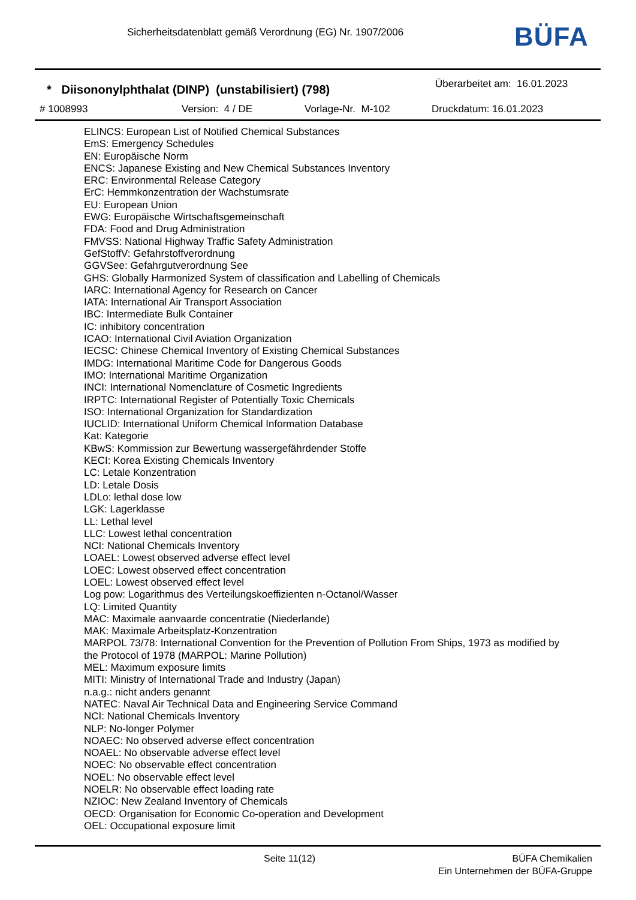Sicherheitsdatenblatt gemäß Verordnung (EG) Nr. 1907/2006
BÜFA
* Diisononylphthalat (DINP) (unstabilisiert) (798)
Überarbeitet am: 16.01.2023
# 1008993 Version: 4 / DE Vorlage-Nr. M-102 Druckdatum: 16.01.2023
ELINCS: European List of Notified Chemical Substances
EmS: Emergency Schedules
EN: Europäische Norm
ENCS: Japanese Existing and New Chemical Substances Inventory
ERC: Environmental Release Category
ErC: Hemmkonzentration der Wachstumsrate
EU: European Union
EWG: Europäische Wirtschaftsgemeinschaft
FDA: Food and Drug Administration
FMVSS: National Highway Traffic Safety Administration
GefStoffV: Gefahrstoffverordnung
GGVSee: Gefahrgutverordnung See
GHS: Globally Harmonized System of classification and Labelling of Chemicals
IARC: International Agency for Research on Cancer
IATA: International Air Transport Association
IBC: Intermediate Bulk Container
IC: inhibitory concentration
ICAO: International Civil Aviation Organization
IECSC: Chinese Chemical Inventory of Existing Chemical Substances
IMDG: International Maritime Code for Dangerous Goods
IMO: International Maritime Organization
INCI: International Nomenclature of Cosmetic Ingredients
IRPTC: International Register of Potentially Toxic Chemicals
ISO: International Organization for Standardization
IUCLID: International Uniform Chemical Information Database
Kat: Kategorie
KBwS: Kommission zur Bewertung wassergefährdender Stoffe
KECI: Korea Existing Chemicals Inventory
LC: Letale Konzentration
LD: Letale Dosis
LDLo: lethal dose low
LGK: Lagerklasse
LL: Lethal level
LLC: Lowest lethal concentration
NCI: National Chemicals Inventory
LOAEL: Lowest observed adverse effect level
LOEC: Lowest observed effect concentration
LOEL: Lowest observed effect level
Log pow: Logarithmus des Verteilungskoeffizienten n-Octanol/Wasser
LQ: Limited Quantity
MAC: Maximale aanvaarde concentratie (Niederlande)
MAK: Maximale Arbeitsplatz-Konzentration
MARPOL 73/78: International Convention for the Prevention of Pollution From Ships, 1973 as modified by the Protocol of 1978 (MARPOL: Marine Pollution)
MEL: Maximum exposure limits
MITI: Ministry of International Trade and Industry (Japan)
n.a.g.: nicht anders genannt
NATEC: Naval Air Technical Data and Engineering Service Command
NCI: National Chemicals Inventory
NLP: No-longer Polymer
NOAEC: No observed adverse effect concentration
NOAEL: No observable adverse effect level
NOEC: No observable effect concentration
NOEL: No observable effect level
NOELR: No observable effect loading rate
NZIOC: New Zealand Inventory of Chemicals
OECD: Organisation for Economic Co-operation and Development
OEL: Occupational exposure limit
Seite 11(12)
BÜFA Chemikalien
Ein Unternehmen der BÜFA-Gruppe